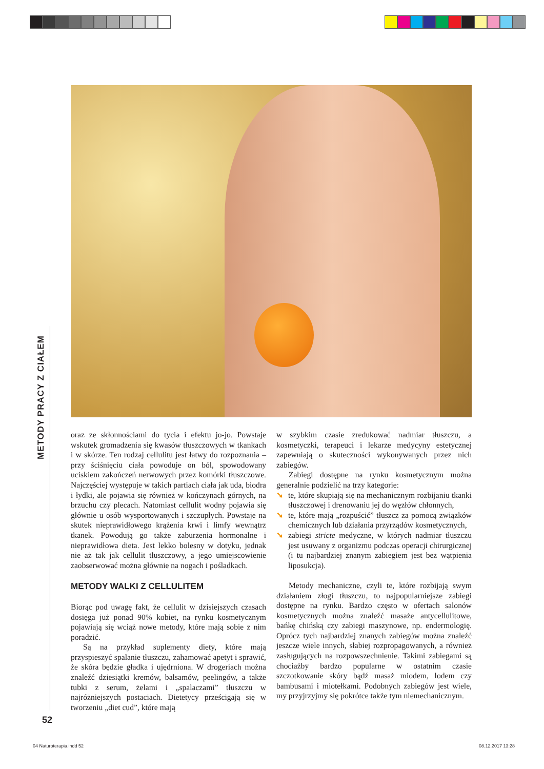METODY PRACY Z CIAŁEM
oraz ze skłonnościami do tycia i efektu jo-jo. Powstaje wskutek gromadzenia się kwasów tłuszczowych w tkankach i w skórze. Ten rodzaj cellulitu jest łatwy do rozpoznania – przy ściśnięciu ciała powoduje on ból, spowodowany uciskiem zakończeń nerwowych przez komórki tłuszczowe. Najczęściej występuje w takich partiach ciała jak uda, biodra i łydki, ale pojawia się również w kończynach górnych, na brzuchu czy plecach. Natomiast cellulit wodny pojawia się głównie u osób wysportowanych i szczupłych. Powstaje na skutek nieprawidłowego krążenia krwi i limfy wewnątrz tkanek. Powodują go także zaburzenia hormonalne i nieprawidłowa dieta. Jest lekko bolesny w dotyku, jednak nie aż tak jak cellulit tłuszczowy, a jego umiejscowienie zaobserwować można głównie na nogach i pośladkach.
METODY WALKI Z CELLULITEM
Biorąc pod uwagę fakt, że cellulit w dzisiejszych czasach dosięga już ponad 90% kobiet, na rynku kosmetycznym pojawiają się wciąż nowe metody, które mają sobie z nim poradzić.
Są na przykład suplementy diety, które mają przyspieszyć spalanie tłuszczu, zahamować apetyt i sprawić, że skóra będzie gładka i ujędrniona. W drogeriach można znaleźć dziesiątki kremów, balsamów, peelingów, a także tubki z serum, żelami i „spalaczami” tłuszczu w najróżniejszych postaciach. Dietetycy prześcigają się w tworzeniu „diet cud”, które mają
w szybkim czasie zredukować nadmiar tłuszczu, a kosmetyczki, terapeuci i lekarze medycyny estetycznej zapewniają o skuteczności wykonywanych przez nich zabiegów.
Zabiegi dostępne na rynku kosmetycznym można generalnie podzielić na trzy kategorie:
➘ te, które skupiają się na mechanicznym rozbijaniu tkanki tłuszczowej i drenowaniu jej do węzłów chłonnych,
➘ te, które mają „rozpuścić” tłuszcz za pomocą związków chemicznych lub działania przyrządów kosmetycznych,
➘ zabiegi stricte medyczne, w których nadmiar tłuszczu jest usuwany z organizmu podczas operacji chirurgicznej (i tu najbardziej znanym zabiegiem jest bez wątpienia liposukcja).
Metody mechaniczne, czyli te, które rozbijają swym działaniem złogi tłuszczu, to najpopularniejsze zabiegi dostępne na rynku. Bardzo często w ofertach salonów kosmetycznych można znaleźć masaże antycellulitowe, bańkę chińską czy zabiegi maszynowe, np. endermologię. Oprócz tych najbardziej znanych zabiegów można znaleźć jeszcze wiele innych, słabiej rozpropagowanych, a również zasługujących na rozpowszechnienie. Takimi zabiegami są chociażby bardzo popularne w ostatnim czasie szczotkowanie skóry bądź masaż miodem, lodem czy bambusami i miotełkami. Podobnych zabiegów jest wiele, my przyjrzyjmy się pokrótce także tym niemechanicznym.
52
04 Naturoterapia.indd 52 08.12.2017 13:28